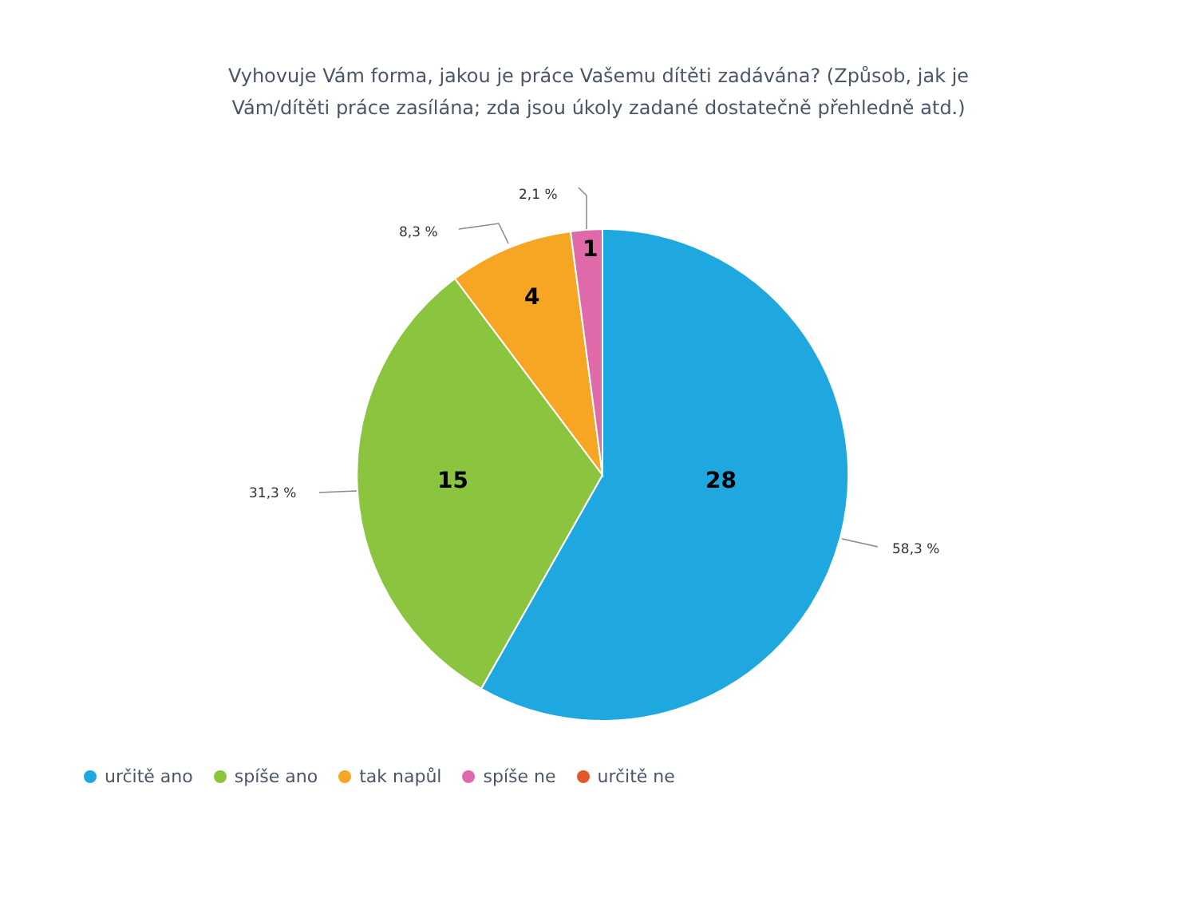Vyhovuje Vám forma, jakou je práce Vašemu dítěti zadávána? (Způsob, jak je
Vám/dítěti práce zasílána; zda jsou úkoly zadané dostatečně přehledně atd.)
2,1 %
8,3 %
31,3 %
58,3 %
1
4
15 28
určitě ano spíše ano tak napůl spíše ne určitě ne